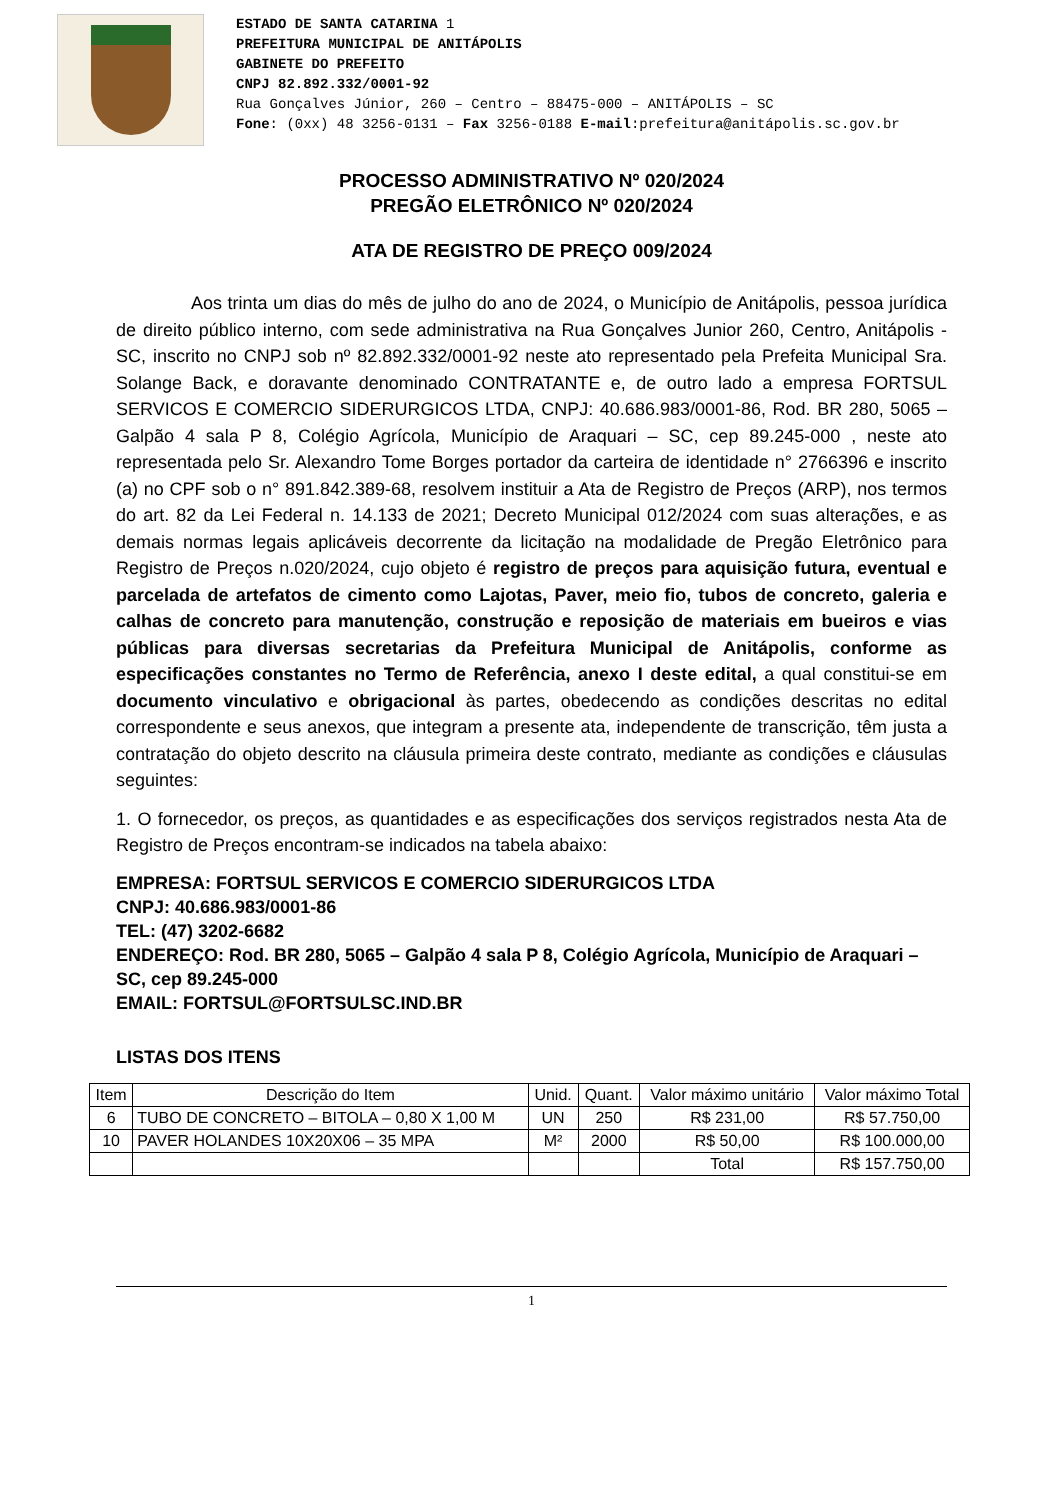ESTADO DE SANTA CATARINA 1
PREFEITURA MUNICIPAL DE ANITÁPOLIS
GABINETE DO PREFEITO
CNPJ 82.892.332/0001-92
Rua Gonçalves Júnior, 260 – Centro – 88475-000 – ANITÁPOLIS – SC
Fone: (0xx) 48 3256-0131 – Fax 3256-0188 E-mail:prefeitura@anitápolis.sc.gov.br
PROCESSO ADMINISTRATIVO Nº 020/2024
PREGÃO ELETRÔNICO Nº 020/2024
ATA DE REGISTRO DE PREÇO 009/2024
Aos trinta um dias do mês de julho do ano de 2024, o Município de Anitápolis, pessoa jurídica de direito público interno, com sede administrativa na Rua Gonçalves Junior 260, Centro, Anitápolis - SC, inscrito no CNPJ sob nº 82.892.332/0001-92 neste ato representado pela Prefeita Municipal Sra. Solange Back, e doravante denominado CONTRATANTE e, de outro lado a empresa FORTSUL SERVICOS E COMERCIO SIDERURGICOS LTDA, CNPJ: 40.686.983/0001-86, Rod. BR 280, 5065 – Galpão 4 sala P 8, Colégio Agrícola, Município de Araquari – SC, cep 89.245-000 , neste ato representada pelo Sr. Alexandro Tome Borges portador da carteira de identidade n° 2766396 e inscrito (a) no CPF sob o n° 891.842.389-68, resolvem instituir a Ata de Registro de Preços (ARP), nos termos do art. 82 da Lei Federal n. 14.133 de 2021; Decreto Municipal 012/2024 com suas alterações, e as demais normas legais aplicáveis decorrente da licitação na modalidade de Pregão Eletrônico para Registro de Preços n.020/2024, cujo objeto é registro de preços para aquisição futura, eventual e parcelada de artefatos de cimento como Lajotas, Paver, meio fio, tubos de concreto, galeria e calhas de concreto para manutenção, construção e reposição de materiais em bueiros e vias públicas para diversas secretarias da Prefeitura Municipal de Anitápolis, conforme as especificações constantes no Termo de Referência, anexo I deste edital, a qual constitui-se em documento vinculativo e obrigacional às partes, obedecendo as condições descritas no edital correspondente e seus anexos, que integram a presente ata, independente de transcrição, têm justa a contratação do objeto descrito na cláusula primeira deste contrato, mediante as condições e cláusulas seguintes:
1. O fornecedor, os preços, as quantidades e as especificações dos serviços registrados nesta Ata de Registro de Preços encontram-se indicados na tabela abaixo:
EMPRESA: FORTSUL SERVICOS E COMERCIO SIDERURGICOS LTDA
CNPJ: 40.686.983/0001-86
TEL: (47) 3202-6682
ENDEREÇO: Rod. BR 280, 5065 – Galpão 4 sala P 8, Colégio Agrícola, Município de Araquari – SC, cep 89.245-000
EMAIL: FORTSUL@FORTSULSC.IND.BR
LISTAS DOS ITENS
| Item | Descrição do Item | Unid. | Quant. | Valor máximo unitário | Valor máximo Total |
| --- | --- | --- | --- | --- | --- |
| 6 | TUBO DE CONCRETO – BITOLA – 0,80 X 1,00 M | UN | 250 | R$ 231,00 | R$ 57.750,00 |
| 10 | PAVER HOLANDES 10X20X06 – 35 MPA | M² | 2000 | R$ 50,00 | R$ 100.000,00 |
| | | | | Total | R$ 157.750,00 |
1